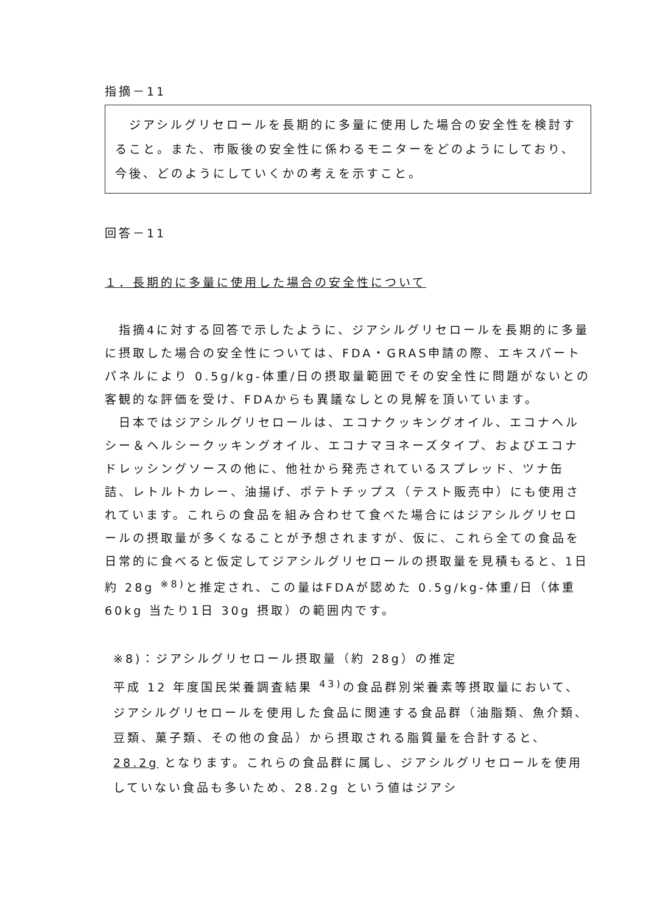指摘－11
　ジアシルグリセロールを長期的に多量に使用した場合の安全性を検討すること。また、市販後の安全性に係わるモニターをどのようにしており、今後、どのようにしていくかの考えを示すこと。
回答－11
１．長期的に多量に使用した場合の安全性について
　指摘4に対する回答で示したように、ジアシルグリセロールを長期的に多量に摂取した場合の安全性については、FDA・GRAS申請の際、エキスパートパネルにより 0.5g/kg-体重/日の摂取量範囲でその安全性に問題がないとの客観的な評価を受け、FDAからも異議なしとの見解を頂いています。
　日本ではジアシルグリセロールは、エコナクッキングオイル、エコナヘルシー＆ヘルシークッキングオイル、エコナマヨネーズタイプ、およびエコナドレッシングソースの他に、他社から発売されているスプレッド、ツナ缶詰、レトルトカレー、油揚げ、ポテトチップス（テスト販売中）にも使用されています。これらの食品を組み合わせて食べた場合にはジアシルグリセロールの摂取量が多くなることが予想されますが、仮に、これら全ての食品を日常的に食べると仮定してジアシルグリセロールの摂取量を見積もると、1日約 28g <sup>※8)</sup>と推定され、この量はFDAが認めた 0.5g/kg-体重/日（体重 60kg 当たり1日 30g 摂取）の範囲内です。
※8)：ジアシルグリセロール摂取量（約 28g）の推定
平成 12 年度国民栄養調査結果 <sup>43)</sup>の食品群別栄養素等摂取量において、ジアシルグリセロールを使用した食品に関連する食品群（油脂類、魚介類、豆類、菓子類、その他の食品）から摂取される脂質量を合計すると、28.2g となります。これらの食品群に属し、ジアシルグリセロールを使用していない食品も多いため、28.2g という値はジアシ